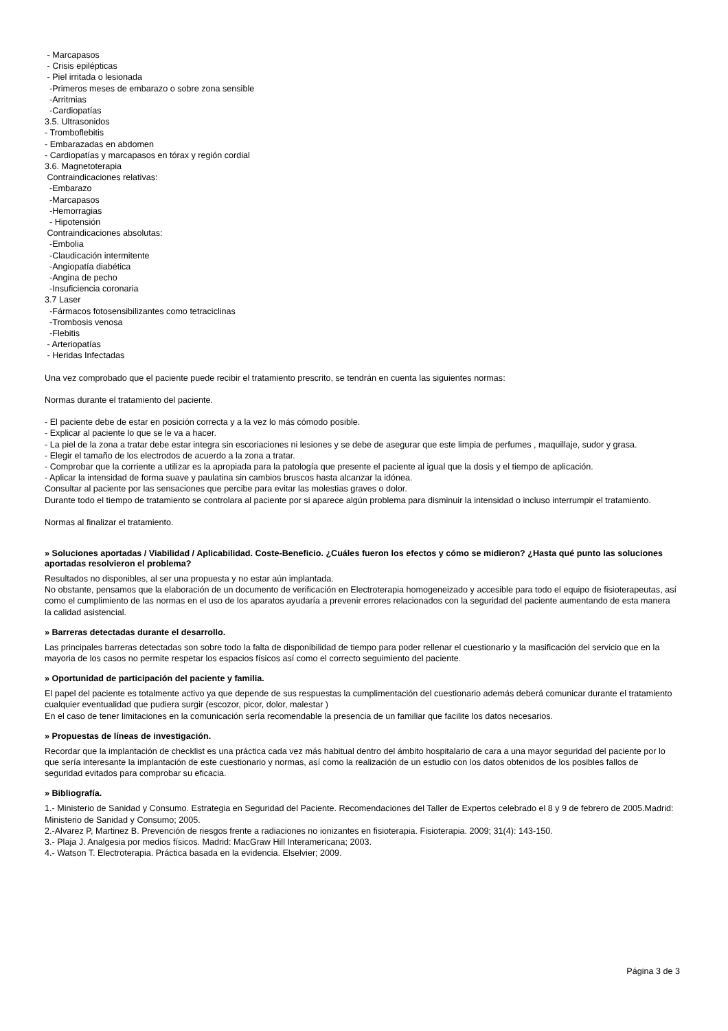- Marcapasos
- Crisis epilépticas
- Piel irritada o lesionada
-Primeros meses de embarazo o sobre zona sensible
-Arritmias
-Cardiopatías
3.5. Ultrasonidos
- Tromboflebitis
- Embarazadas en abdomen
- Cardiopatías y marcapasos en tórax y región cordial
3.6. Magnetoterapia
Contraindicaciones relativas:
-Embarazo
-Marcapasos
-Hemorragias
- Hipotensión
Contraindicaciones absolutas:
-Embolia
-Claudicación intermitente
-Angiopatía diabética
-Angina de pecho
-Insuficiencia coronaria
3.7 Laser
-Fármacos fotosensibilizantes como tetraciclinas
-Trombosis venosa
-Flebitis
- Arteriopatías
- Heridas Infectadas
Una vez comprobado que el paciente puede recibir el tratamiento prescrito, se tendrán en cuenta las siguientes normas:
Normas durante el tratamiento del paciente.
- El paciente debe de estar en posición correcta y a la vez lo más cómodo posible.
- Explicar al paciente lo que se le va a hacer.
- La piel de la zona a tratar debe estar integra sin escoriaciones ni lesiones y se debe de asegurar que este limpia de perfumes , maquillaje, sudor y grasa.
- Elegir el tamaño de los electrodos de acuerdo a la zona a tratar.
- Comprobar que la corriente a utilizar es la apropiada para la patología que presente el paciente al igual que la dosis y el tiempo de aplicación.
- Aplicar la intensidad de forma suave y paulatina sin cambios bruscos hasta alcanzar la idónea.
Consultar al paciente por las sensaciones que percibe para evitar las molestias graves o dolor.
Durante todo el tiempo de tratamiento se controlara al paciente por si aparece algún problema para disminuir la intensidad o incluso interrumpir el tratamiento.
Normas al finalizar el tratamiento.
» Soluciones aportadas / Viabilidad / Aplicabilidad. Coste-Beneficio. ¿Cuáles fueron los efectos y cómo se midieron? ¿Hasta qué punto las soluciones aportadas resolvieron el problema?
Resultados no disponibles, al ser una propuesta y no estar aún implantada.
No obstante, pensamos que la elaboración de un documento de verificación en Electroterapia homogeneizado y accesible para todo el equipo de fisioterapeutas, así como el cumplimiento de las normas en el uso de los aparatos ayudaría a prevenir errores relacionados con la seguridad del paciente aumentando de esta manera la calidad asistencial.
» Barreras detectadas durante el desarrollo.
Las principales barreras detectadas son sobre todo la falta de disponibilidad de tiempo para poder rellenar el cuestionario y la masificación del servicio que en la mayoria de los casos no permite respetar los espacios físicos así como el correcto seguimiento del paciente.
» Oportunidad de participación del paciente y familia.
El papel del paciente es totalmente activo ya que depende de sus respuestas la cumplimentación del cuestionario además deberá comunicar durante el tratamiento cualquier eventualidad que pudiera surgir (escozor, picor, dolor, malestar )
En el caso de tener limitaciones en la comunicación sería recomendable la presencia de un familiar que facilite los datos necesarios.
» Propuestas de líneas de investigación.
Recordar que la implantación de checklist es una práctica cada vez más habitual dentro del ámbito hospitalario de cara a una mayor seguridad del paciente por lo que sería interesante la implantación de este cuestionario y normas, así como la realización de un estudio con los datos obtenidos de los posibles fallos de seguridad evitados para comprobar su eficacia.
» Bibliografía.
1.- Ministerio de Sanidad y Consumo. Estrategia en Seguridad del Paciente. Recomendaciones del Taller de Expertos celebrado el 8 y 9 de febrero de 2005.Madrid: Ministerio de Sanidad y Consumo; 2005.
2.-Alvarez P, Martinez B. Prevención de riesgos frente a radiaciones no ionizantes en fisioterapia. Fisioterapia. 2009; 31(4): 143-150.
3.- Plaja J. Analgesia por medios físicos. Madrid: MacGraw Hill Interamericana; 2003.
4.- Watson T. Electroterapia. Práctica basada en la evidencia. Elselvier; 2009.
Página 3 de 3